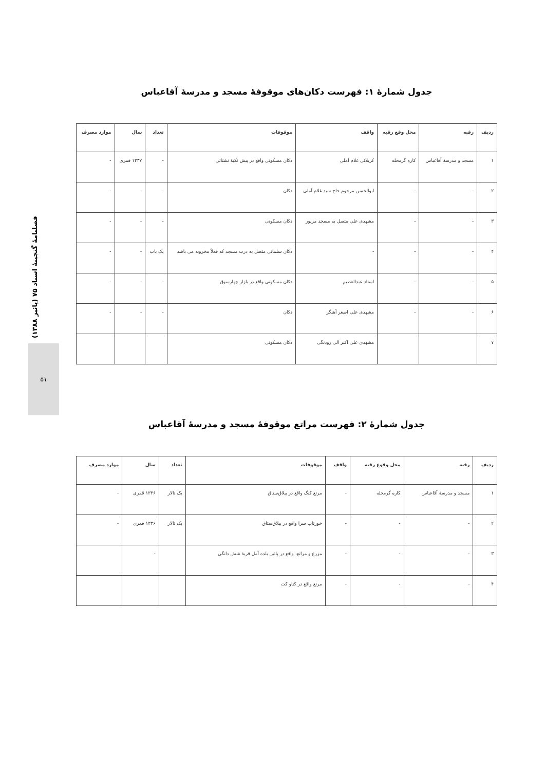فصلنامهٔ گنجینهٔ اسناد ۷۵ (پائیز ۱۳۸۸)
۵۱
جدول شمارهٔ ۱: فهرست دکان‌های موقوفهٔ مسجد و مدرسهٔ آقاعباس
| ردیف | رقبه | محل وقع رقبه | واقف | موقوفات | تعداد | سال | موارد مصرف |
| --- | --- | --- | --- | --- | --- | --- | --- |
| ۱ | مسجد و مدرسهٔ آقاعباس | کاره گرمحله | کربلائی غلام آملی | دکان مسکونی واقع در پیش تکیهٔ نشتائی | - | ۱۳۳۷ قمری | - |
| ۲ | - | - | ابوالحسن مرحوم حاج سید غلام آملی | دکان | - | - | - |
| ۳ | - | - | مشهدی علی متصل به مسجد مزبور | دکان مسکونی | - | - | - |
| ۴ | - | - | - | دکان سلمانی متصل به درب مسجد که فعلاً مخروبه می باشد | یک باب | - | - |
| ۵ | - | - | استاد عبدالعظیم | دکان مسکونی واقع در بازار چهارسوق | - | - | - |
| ۶ | - | - | مشهدی علی اصغر آهنگر | دکان | - | - | - |
| ۷ | | | مشهدی علی اکبر الی رودنگی | دکان مسکونی | | | |
جدول شمارهٔ ۲: فهرست مراتع موقوفهٔ مسجد و مدرسهٔ آقاعباس
| ردیف | رقبه | محل وقوع رقبه | واقف | موقوفات | تعداد | سال | موارد مصرف |
| --- | --- | --- | --- | --- | --- | --- | --- |
| ۱ | مسجد و مدرسهٔ آقاعباس | کاره گرمحله | - | مرتع کنگ واقع در ییلاق‌ستاق | یک تالار | ۱۳۳۶ قمری | - |
| ۲ | - | - | - | خورتاب سرا واقع در ییلاق‌ستاق | یک تالار | ۱۳۳۶ قمری | - |
| ۳ | - | - | - | مزرع و مراتع، واقع در پائین بلده آمل قریهٔ شش دانگی | | - | |
| ۴ | - | - | - | مرتع واقع در کتاو کت | | | |